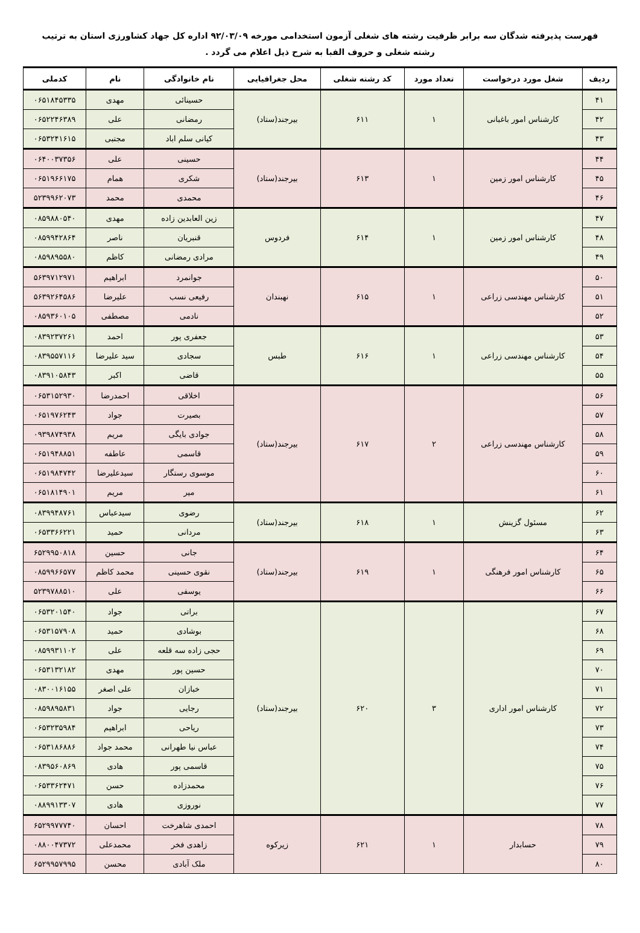فهرست پذیرفته شدگان سه برابر ظرفیت رشته های شغلی آزمون استخدامی مورخه ۹۲/۰۳/۰۹ اداره کل جهاد کشاورزی استان به ترتیب رشته شغلی و حروف الفبا به شرح ذیل اعلام می گردد .
| ردیف | شغل مورد درخواست | تعداد مورد | کد رشته شغلی | محل جغرافیایی | نام خانوادگی | نام | کدملی |
| --- | --- | --- | --- | --- | --- | --- | --- |
| ۴۱ | کارشناس امور باغبانی | ۱ | ۶۱۱ | بیرجند(ستاد) | حسینائی | مهدی | ۰۶۵۱۸۴۵۳۳۵ |
| ۴۲ | | | | | رمضانی | علی | ۰۶۵۲۲۴۶۳۸۹ |
| ۴۳ | | | | | کیانی سلم اباد | مجتبی | ۰۶۵۳۲۴۱۶۱۵ |
| ۴۴ | کارشناس امور زمین | ۱ | ۶۱۳ | بیرجند(ستاد) | حسینی | علی | ۰۶۴۰۰۳۷۳۵۶ |
| ۴۵ | | | | | شکری | همام | ۰۶۵۱۹۶۶۱۷۵ |
| ۴۶ | | | | | محمدی | محمد | ۵۲۳۹۹۶۲۰۷۳ |
| ۴۷ | کارشناس امور زمین | ۱ | ۶۱۴ | فردوس | زین العابدین زاده | مهدی | ۰۸۵۹۸۸۰۵۴۰ |
| ۴۸ | | | | | قنبریان | ناصر | ۰۸۵۹۹۴۲۸۶۴ |
| ۴۹ | | | | | مرادی رمضانی | کاظم | ۰۸۵۹۸۹۵۵۸۰ |
| ۵۰ | کارشناس مهندسی زراعی | ۱ | ۶۱۵ | نهبندان | جوانمرد | ابراهیم | ۵۶۳۹۷۱۲۹۷۱ |
| ۵۱ | | | | | رفیعی نسب | علیرضا | ۵۶۳۹۲۶۴۵۸۶ |
| ۵۲ | | | | | نادمی | مصطفی | ۰۸۵۹۳۶۰۱۰۵ |
| ۵۳ | کارشناس مهندسی زراعی | ۱ | ۶۱۶ | طبس | جعفری پور | احمد | ۰۸۳۹۲۳۷۲۶۱ |
| ۵۴ | | | | | سجادی | سید علیرضا | ۰۸۳۹۵۵۷۱۱۶ |
| ۵۵ | | | | | قاضی | اکبر | ۰۸۳۹۱۰۵۸۴۳ |
| ۵۶ | کارشناس مهندسی زراعی | ۲ | ۶۱۷ | بیرجند(ستاد) | اخلاقی | احمدرضا | ۰۶۵۳۱۵۲۹۳۰ |
| ۵۷ | | | | | بصیرت | جواد | ۰۶۵۱۹۷۶۲۴۳ |
| ۵۸ | | | | | جوادی بایگی | مریم | ۰۹۳۹۸۷۴۹۳۸ |
| ۵۹ | | | | | قاسمی | عاطفه | ۰۶۵۱۹۴۸۸۵۱ |
| ۶۰ | | | | | موسوی رستگار | سیدعلیرضا | ۰۶۵۱۹۸۴۷۴۲ |
| ۶۱ | | | | | میر | مریم | ۰۶۵۱۸۱۴۹۰۱ |
| ۶۲ | مسئول گزینش | ۱ | ۶۱۸ | بیرجند(ستاد) | رضوی | سیدعباس | ۰۸۳۹۹۴۸۷۶۱ |
| ۶۳ | | | | | مردانی | حمید | ۰۶۵۳۳۶۶۲۲۱ |
| ۶۴ | کارشناس امور فرهنگی | ۱ | ۶۱۹ | بیرجند(ستاد) | جانی | حسین | ۶۵۲۹۹۵۰۸۱۸ |
| ۶۵ | | | | | نقوی حسینی | محمد کاظم | ۰۸۵۹۹۶۶۵۷۷ |
| ۶۶ | | | | | یوسفی | علی | ۵۲۳۹۷۸۸۵۱۰ |
| ۶۷ | کارشناس امور اداری | ۳ | ۶۲۰ | بیرجند(ستاد) | براتی | جواد | ۰۶۵۳۲۰۱۵۴۰ |
| ۶۸ | | | | | بوشادی | حمید | ۰۶۵۳۱۵۷۹۰۸ |
| ۶۹ | | | | | حجی زاده سه قلعه | علی | ۰۸۵۹۹۳۱۱۰۲ |
| ۷۰ | | | | | حسین پور | مهدی | ۰۶۵۳۱۳۲۱۸۲ |
| ۷۱ | | | | | خبازان | علی اصغر | ۰۸۳۰۰۱۶۱۵۵ |
| ۷۲ | | | | | رجایی | جواد | ۰۸۵۹۸۹۵۸۳۱ |
| ۷۳ | | | | | ریاحی | ابراهیم | ۰۶۵۳۲۳۵۹۸۴ |
| ۷۴ | | | | | عباس نیا طهرانی | محمد جواد | ۰۶۵۳۱۸۶۸۸۶ |
| ۷۵ | | | | | قاسمی پور | هادی | ۰۸۳۹۵۶۰۸۶۹ |
| ۷۶ | | | | | محمدزاده | حسن | ۰۶۵۳۳۶۲۴۷۱ |
| ۷۷ | | | | | نوروزی | هادی | ۰۸۸۹۹۱۳۳۰۷ |
| ۷۸ | حسابدار | ۱ | ۶۲۱ | زیرکوه | احمدی شاهرخت | احسان | ۶۵۲۹۹۷۷۷۴۰ |
| ۷۹ | | | | | زاهدی فخر | محمدعلی | ۰۸۸۰۰۴۷۳۷۲ |
| ۸۰ | | | | | ملک آبادی | محسن | ۶۵۲۹۹۵۷۹۹۵ |